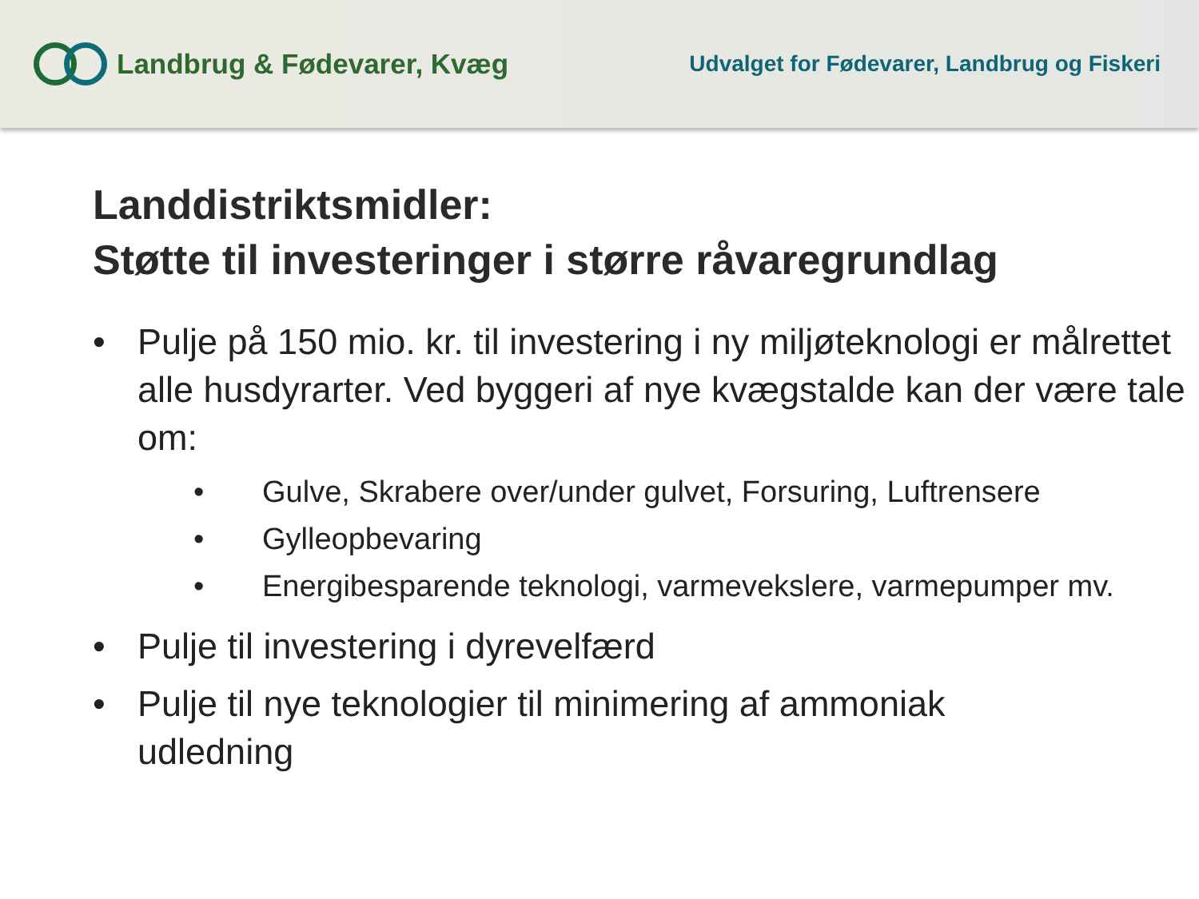Landbrug & Fødevarer, Kvæg
Udvalget for Fødevarer, Landbrug og Fiskeri
Landdistriktsmidler:
Støtte til investeringer i større råvaregrundlag
• Pulje på 150 mio. kr. til investering i ny miljøteknologi er målrettet alle husdyrarter. Ved byggeri af nye kvægstalde kan der være tale om:
• Gulve, Skrabere over/under gulvet, Forsuring, Luftrensere
• Gylleopbevaring
• Energibesparende teknologi, varmevekslere, varmepumper mv.
• Pulje til investering i dyrevelfærd
• Pulje til nye teknologier til minimering af ammoniak udledning